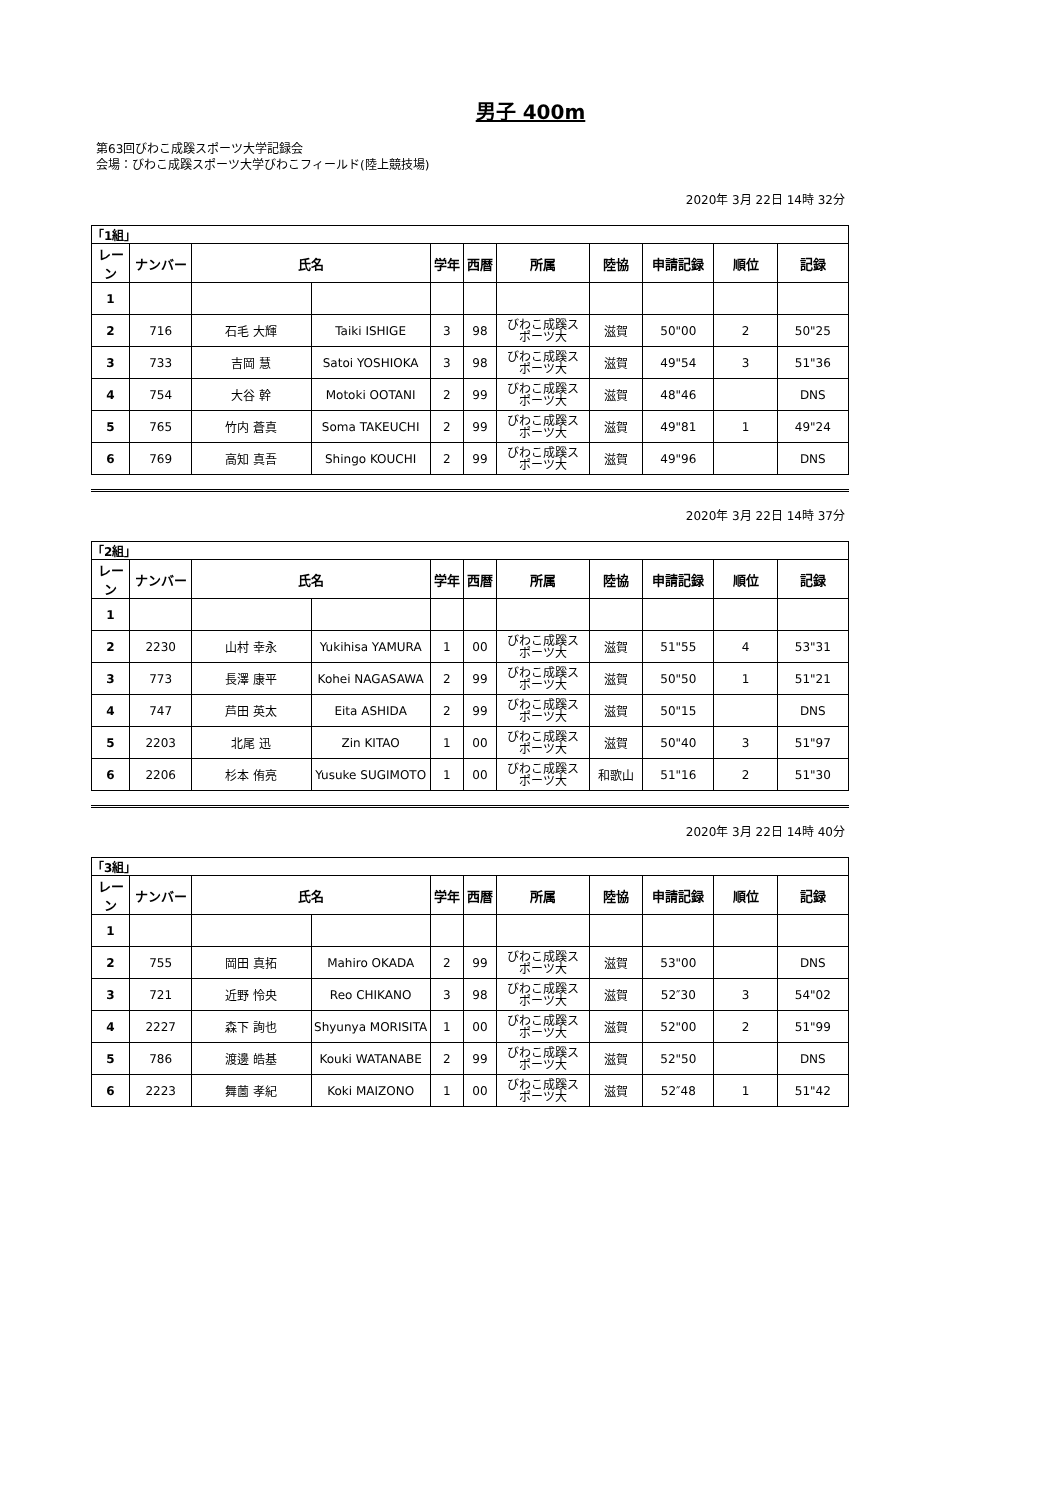男子 400m
第63回びわこ成蹊スポーツ大学記録会
会場：びわこ成蹊スポーツ大学びわこフィールド(陸上競技場)
2020年 3月 22日 14時 32分
| 「1組」 | | | | | | | | | | |
| レーン | ナンバー | 氏名 | | 学年 | 西暦 | 所属 | 陸協 | 申請記録 | 順位 | 記録 |
| 1 | | | | | | | | | | |
| 2 | 716 | 石毛 大輝 | Taiki ISHIGE | 3 | 98 | びわこ成蹊ス ポーツ大 | 滋賀 | 50"00 | 2 | 50"25 |
| 3 | 733 | 吉岡 慧 | Satoi YOSHIOKA | 3 | 98 | びわこ成蹊ス ポーツ大 | 滋賀 | 49"54 | 3 | 51"36 |
| 4 | 754 | 大谷 幹 | Motoki OOTANI | 2 | 99 | びわこ成蹊ス ポーツ大 | 滋賀 | 48"46 | | DNS |
| 5 | 765 | 竹内 蒼真 | Soma TAKEUCHI | 2 | 99 | びわこ成蹊ス ポーツ大 | 滋賀 | 49"81 | 1 | 49"24 |
| 6 | 769 | 高知 真吾 | Shingo KOUCHI | 2 | 99 | びわこ成蹊ス ポーツ大 | 滋賀 | 49"96 | | DNS |
2020年 3月 22日 14時 37分
| 「2組」 | | | | | | | | | | |
| レーン | ナンバー | 氏名 | | 学年 | 西暦 | 所属 | 陸協 | 申請記録 | 順位 | 記録 |
| 1 | | | | | | | | | | |
| 2 | 2230 | 山村 幸永 | Yukihisa YAMURA | 1 | 00 | びわこ成蹊ス ポーツ大 | 滋賀 | 51"55 | 4 | 53"31 |
| 3 | 773 | 長澤 康平 | Kohei NAGASAWA | 2 | 99 | びわこ成蹊ス ポーツ大 | 滋賀 | 50"50 | 1 | 51"21 |
| 4 | 747 | 芦田 英太 | Eita ASHIDA | 2 | 99 | びわこ成蹊ス ポーツ大 | 滋賀 | 50"15 | | DNS |
| 5 | 2203 | 北尾 迅 | Zin KITAO | 1 | 00 | びわこ成蹊ス ポーツ大 | 滋賀 | 50"40 | 3 | 51"97 |
| 6 | 2206 | 杉本 侑亮 | Yusuke SUGIMOTO | 1 | 00 | びわこ成蹊ス ポーツ大 | 和歌山 | 51"16 | 2 | 51"30 |
2020年 3月 22日 14時 40分
| 「3組」 | | | | | | | | | | |
| レーン | ナンバー | 氏名 | | 学年 | 西暦 | 所属 | 陸協 | 申請記録 | 順位 | 記録 |
| 1 | | | | | | | | | | |
| 2 | 755 | 岡田 真拓 | Mahiro OKADA | 2 | 99 | びわこ成蹊ス ポーツ大 | 滋賀 | 53"00 | | DNS |
| 3 | 721 | 近野 怜央 | Reo CHIKANO | 3 | 98 | びわこ成蹊ス ポーツ大 | 滋賀 | 52″30 | 3 | 54"02 |
| 4 | 2227 | 森下 詢也 | Shyunya MORISITA | 1 | 00 | びわこ成蹊ス ポーツ大 | 滋賀 | 52"00 | 2 | 51"99 |
| 5 | 786 | 渡邊 皓基 | Kouki WATANABE | 2 | 99 | びわこ成蹊ス ポーツ大 | 滋賀 | 52"50 | | DNS |
| 6 | 2223 | 舞薗 孝紀 | Koki MAIZONO | 1 | 00 | びわこ成蹊ス ポーツ大 | 滋賀 | 52″48 | 1 | 51"42 |